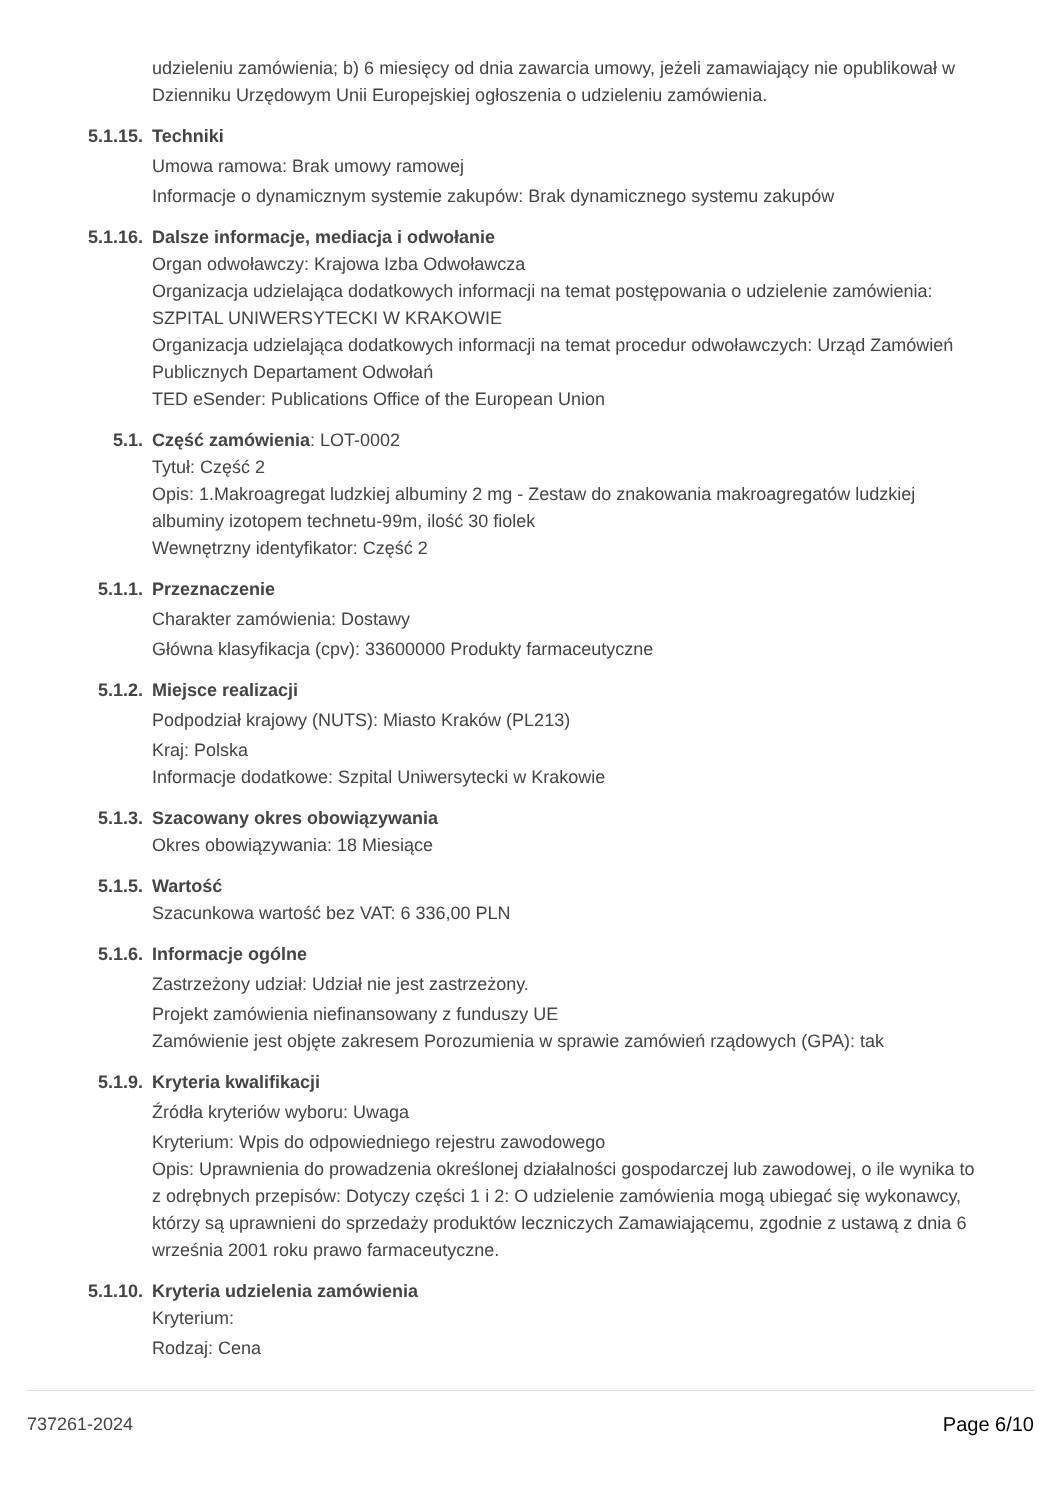udzieleniu zamówienia; b) 6 miesięcy od dnia zawarcia umowy, jeżeli zamawiający nie opublikował w Dzienniku Urzędowym Unii Europejskiej ogłoszenia o udzieleniu zamówienia.
5.1.15. Techniki
Umowa ramowa: Brak umowy ramowej
Informacje o dynamicznym systemie zakupów: Brak dynamicznego systemu zakupów
5.1.16. Dalsze informacje, mediacja i odwołanie
Organ odwoławczy: Krajowa Izba Odwoławcza
Organizacja udzielająca dodatkowych informacji na temat postępowania o udzielenie zamówienia: SZPITAL UNIWERSYTECKI W KRAKOWIE
Organizacja udzielająca dodatkowych informacji na temat procedur odwoławczych: Urząd Zamówień Publicznych Departament Odwołań
TED eSender: Publications Office of the European Union
5.1. Część zamówienia: LOT-0002
Tytuł: Część 2
Opis: 1.Makroagregat ludzkiej albuminy 2 mg - Zestaw do znakowania makroagregatów ludzkiej albuminy izotopem technetu-99m, ilość 30 fiolek
Wewnętrzny identyfikator: Część 2
5.1.1. Przeznaczenie
Charakter zamówienia: Dostawy
Główna klasyfikacja (cpv): 33600000 Produkty farmaceutyczne
5.1.2. Miejsce realizacji
Podpodział krajowy (NUTS): Miasto Kraków (PL213)
Kraj: Polska
Informacje dodatkowe: Szpital Uniwersytecki w Krakowie
5.1.3. Szacowany okres obowiązywania
Okres obowiązywania: 18 Miesiące
5.1.5. Wartość
Szacunkowa wartość bez VAT: 6 336,00 PLN
5.1.6. Informacje ogólne
Zastrzeżony udział: Udział nie jest zastrzeżony.
Projekt zamówienia niefinansowany z funduszy UE
Zamówienie jest objęte zakresem Porozumienia w sprawie zamówień rządowych (GPA): tak
5.1.9. Kryteria kwalifikacji
Źródła kryteriów wyboru: Uwaga
Kryterium: Wpis do odpowiedniego rejestru zawodowego
Opis: Uprawnienia do prowadzenia określonej działalności gospodarczej lub zawodowej, o ile wynika to z odrębnych przepisów: Dotyczy części 1 i 2: O udzielenie zamówienia mogą ubiegać się wykonawcy, którzy są uprawnieni do sprzedaży produktów leczniczych Zamawiającemu, zgodnie z ustawą z dnia 6 września 2001 roku prawo farmaceutyczne.
5.1.10. Kryteria udzielenia zamówienia
Kryterium:
Rodzaj: Cena
737261-2024 Page 6/10